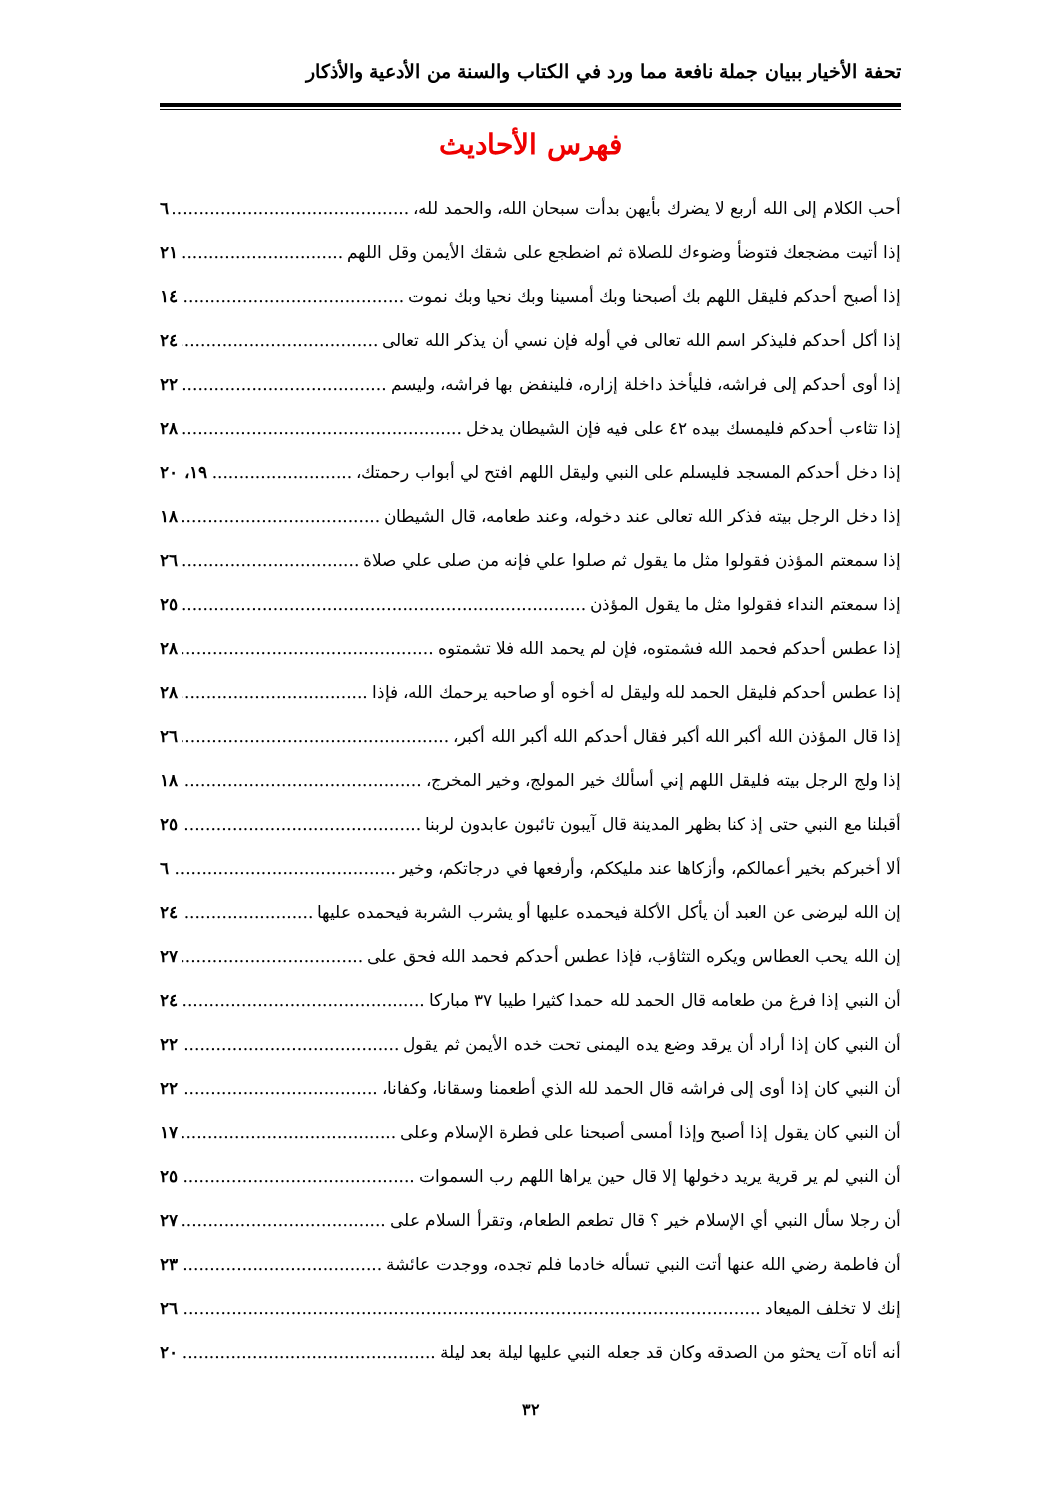تحفة الأخيار ببيان جملة نافعة مما ورد في الكتاب والسنة من الأدعية والأذكار
فهرس الأحاديث
أحب الكلام إلى الله أربع لا يضرك بأيهن بدأت سبحان الله، والحمد لله، ٦
إذا أتيت مضجعك فتوضأ وضوءك للصلاة ثم اضطجع على شقك الأيمن وقل اللهم ٢١
إذا أصبح أحدكم فليقل اللهم بك أصبحنا وبك أمسينا وبك نحيا وبك نموت ١٤
إذا أكل أحدكم فليذكر اسم الله تعالى في أوله فإن نسي أن يذكر الله تعالى ٢٤
إذا أوى أحدكم إلى فراشه، فليأخذ داخلة إزاره، فلينفض بها فراشه، وليسم ٢٢
إذا تثاءب أحدكم فليمسك بيده ٤٢ على فيه فإن الشيطان يدخل ٢٨
إذا دخل أحدكم المسجد فليسلم على النبي وليقل اللهم افتح لي أبواب رحمتك، ١٩، ٢٠
إذا دخل الرجل بيته فذكر الله تعالى عند دخوله، وعند طعامه، قال الشيطان ١٨
إذا سمعتم المؤذن فقولوا مثل ما يقول ثم صلوا علي فإنه من صلى علي صلاة ٢٦
إذا سمعتم النداء فقولوا مثل ما يقول المؤذن ٢٥
إذا عطس أحدكم فحمد الله فشمتوه، فإن لم يحمد الله فلا تشمتوه ٢٨
إذا عطس أحدكم فليقل الحمد لله وليقل له أخوه أو صاحبه يرحمك الله، فإذا ٢٨
إذا قال المؤذن الله أكبر الله أكبر فقال أحدكم الله أكبر الله أكبر، ٢٦
إذا ولج الرجل بيته فليقل اللهم إني أسألك خير المولج، وخير المخرج، ١٨
أقبلنا مع النبي حتى إذ كنا بظهر المدينة قال آيبون تائبون عابدون لربنا ٢٥
ألا أخبركم بخير أعمالكم، وأزكاها عند مليككم، وأرفعها في درجاتكم، وخير ٦
إن الله ليرضى عن العبد أن يأكل الأكلة فيحمده عليها أو يشرب الشربة فيحمده عليها ٢٤
إن الله يحب العطاس ويكره التثاؤب، فإذا عطس أحدكم فحمد الله فحق على ٢٧
أن النبي إذا فرغ من طعامه قال الحمد لله حمدا كثيرا طيبا ٣٧ مباركا ٢٤
أن النبي كان إذا أراد أن يرقد وضع يده اليمنى تحت خده الأيمن ثم يقول ٢٢
أن النبي كان إذا أوى إلى فراشه قال الحمد لله الذي أطعمنا وسقانا، وكفانا، ٢٢
أن النبي كان يقول إذا أصبح وإذا أمسى أصبحنا على فطرة الإسلام وعلى ١٧
أن النبي لم ير قرية يريد دخولها إلا قال حين يراها اللهم رب السموات ٢٥
أن رجلا سأل النبي أي الإسلام خير ؟ قال تطعم الطعام، وتقرأ السلام على ٢٧
أن فاطمة رضي الله عنها أتت النبي تسأله خادما فلم تجده، ووجدت عائشة ٢٣
إنك لا تخلف الميعاد ٢٦
أنه أتاه آت يحثو من الصدقه وكان قد جعله النبي عليها ليلة بعد ليلة ٢٠
٣٢